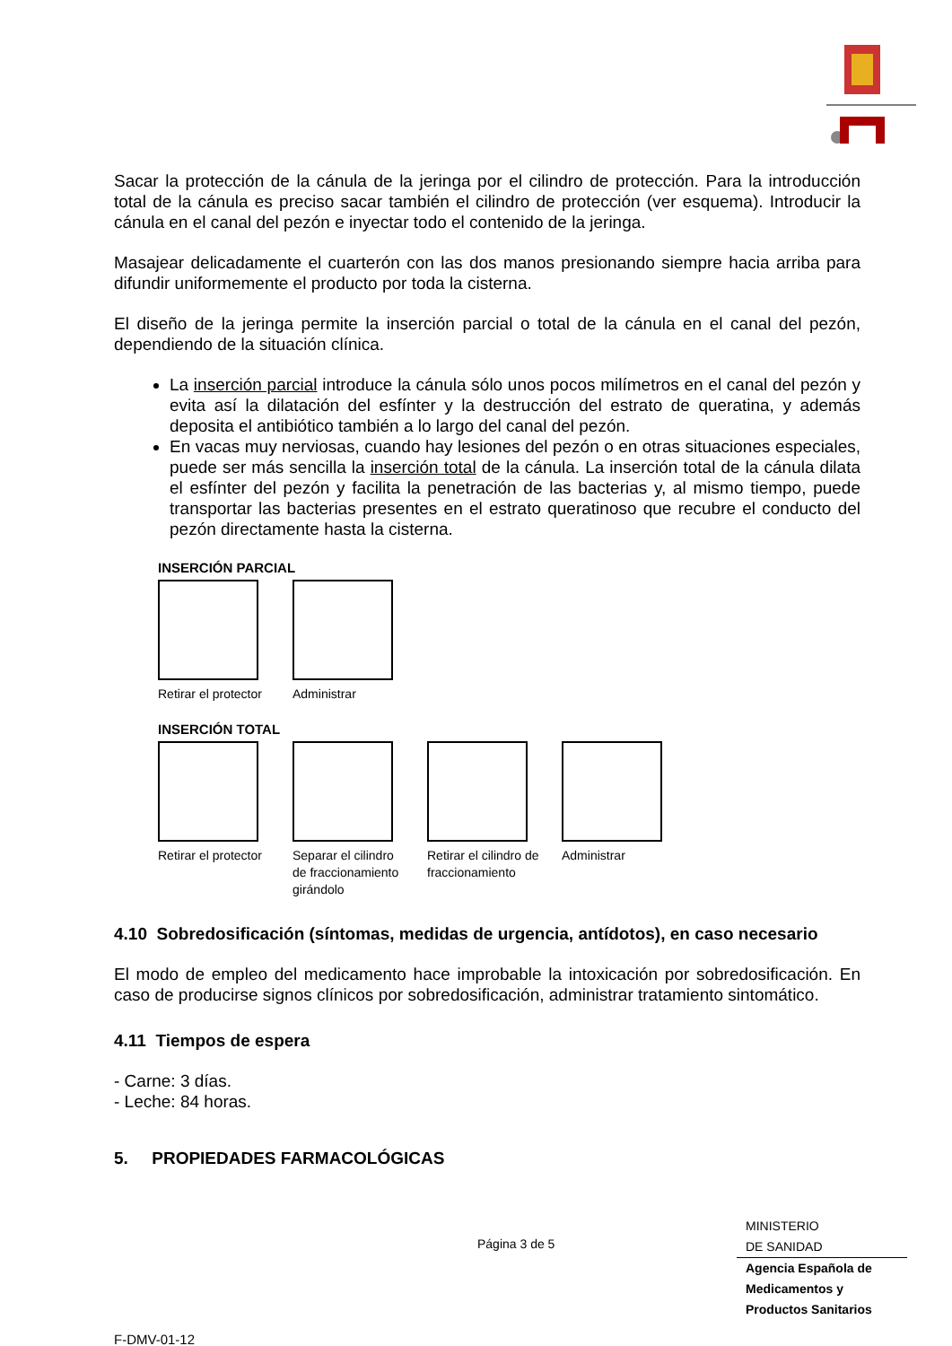Sacar la protección de la cánula de la jeringa por el cilindro de protección. Para la introducción total de la cánula es preciso sacar también el cilindro de protección (ver esquema). Introducir la cánula en el canal del pezón e inyectar todo el contenido de la jeringa.
Masajear delicadamente el cuarterón con las dos manos presionando siempre hacia arriba para difundir uniformemente el producto por toda la cisterna.
El diseño de la jeringa permite la inserción parcial o total de la cánula en el canal del pezón, dependiendo de la situación clínica.
La inserción parcial introduce la cánula sólo unos pocos milímetros en el canal del pezón y evita así la dilatación del esfínter y la destrucción del estrato de queratina, y además deposita el antibiótico también a lo largo del canal del pezón.
En vacas muy nerviosas, cuando hay lesiones del pezón o en otras situaciones especiales, puede ser más sencilla la inserción total de la cánula. La inserción total de la cánula dilata el esfínter del pezón y facilita la penetración de las bacterias y, al mismo tiempo, puede transportar las bacterias presentes en el estrato queratinoso que recubre el conducto del pezón directamente hasta la cisterna.
INSERCIÓN PARCIAL
Retirar el protector
Administrar
INSERCIÓN TOTAL
Retirar el protector
Separar el cilindro de fraccionamiento girándolo
Retirar el cilindro de fraccionamiento
Administrar
4.10 Sobredosificación (síntomas, medidas de urgencia, antídotos), en caso necesario
El modo de empleo del medicamento hace improbable la intoxicación por sobredosificación. En caso de producirse signos clínicos por sobredosificación, administrar tratamiento sintomático.
4.11 Tiempos de espera
- Carne: 3 días.
- Leche: 84 horas.
5. PROPIEDADES FARMACOLÓGICAS
Página 3 de 5
MINISTERIO
DE SANIDAD
Agencia Española de Medicamentos y Productos Sanitarios
F-DMV-01-12